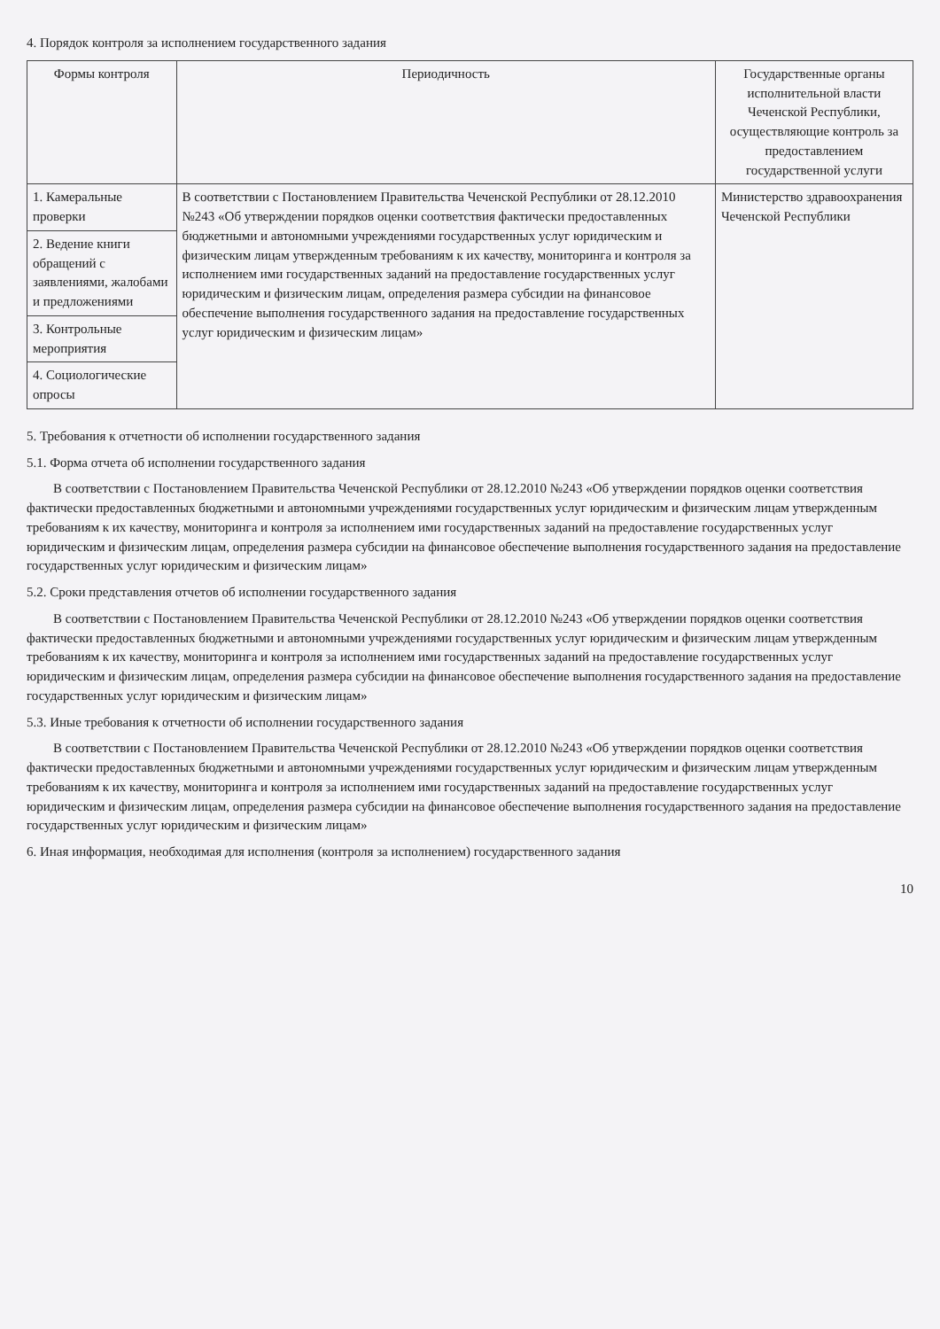4. Порядок контроля за исполнением государственного задания
| Формы контроля | Периодичность | Государственные органы исполнительной власти Чеченской Республики, осуществляющие контроль за предоставлением государственной услуги |
| --- | --- | --- |
| 1. Камеральные проверки | В соответствии с Постановлением Правительства Чеченской Республики от 28.12.2010 №243 «Об утверждении порядков оценки соответствия фактически предоставленных бюджетными и автономными учреждениями государственных услуг юридическим и физическим лицам утвержденным требованиям к их качеству, мониторинга и контроля за исполнением ими государственных заданий на предоставление государственных услуг юридическим и физическим лицам, определения размера субсидии на финансовое обеспечение выполнения государственного задания на предоставление государственных услуг юридическим и физическим лицам» | Министерство здравоохранения Чеченской Республики |
| 2. Ведение книги обращений с заявлениями, жалобами и предложениями | | |
| 3. Контрольные мероприятия | | |
| 4. Социологические опросы | | |
5. Требования к отчетности об исполнении государственного задания
5.1. Форма отчета об исполнении государственного задания
В соответствии с Постановлением Правительства Чеченской Республики от 28.12.2010 №243 «Об утверждении порядков оценки соответствия фактически предоставленных бюджетными и автономными учреждениями государственных услуг юридическим и физическим лицам утвержденным требованиям к их качеству, мониторинга и контроля за исполнением ими государственных заданий на предоставление государственных услуг юридическим и физическим лицам, определения размера субсидии на финансовое обеспечение выполнения государственного задания на предоставление государственных услуг юридическим и физическим лицам»
5.2. Сроки представления отчетов об исполнении государственного задания
В соответствии с Постановлением Правительства Чеченской Республики от 28.12.2010 №243 «Об утверждении порядков оценки соответствия фактически предоставленных бюджетными и автономными учреждениями государственных услуг юридическим и физическим лицам утвержденным требованиям к их качеству, мониторинга и контроля за исполнением ими государственных заданий на предоставление государственных услуг юридическим и физическим лицам, определения размера субсидии на финансовое обеспечение выполнения государственного задания на предоставление государственных услуг юридическим и физическим лицам»
5.3. Иные требования к отчетности об исполнении государственного задания
В соответствии с Постановлением Правительства Чеченской Республики от 28.12.2010 №243 «Об утверждении порядков оценки соответствия фактически предоставленных бюджетными и автономными учреждениями государственных услуг юридическим и физическим лицам утвержденным требованиям к их качеству, мониторинга и контроля за исполнением ими государственных заданий на предоставление государственных услуг юридическим и физическим лицам, определения размера субсидии на финансовое обеспечение выполнения государственного задания на предоставление государственных услуг юридическим и физическим лицам»
6. Иная информация, необходимая для исполнения (контроля за исполнением) государственного задания
10